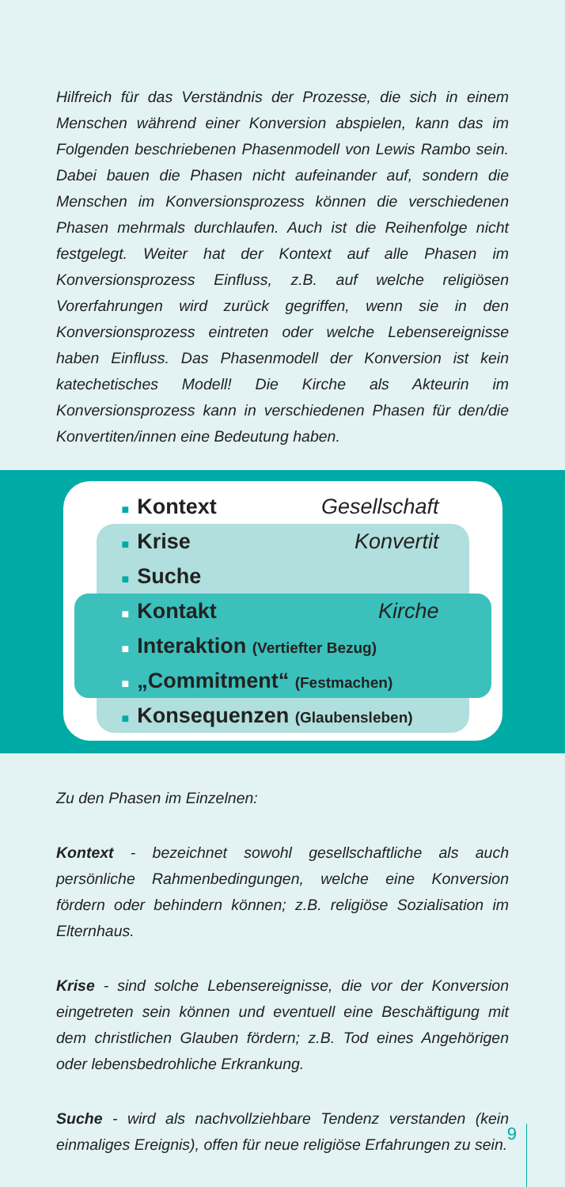Hilfreich für das Verständnis der Prozesse, die sich in einem Menschen während einer Konversion abspielen, kann das im Folgenden beschriebenen Phasenmodell von Lewis Rambo sein. Dabei bauen die Phasen nicht aufeinander auf, sondern die Menschen im Konversionsprozess können die verschiedenen Phasen mehrmals durchlaufen. Auch ist die Reihenfolge nicht festgelegt. Weiter hat der Kontext auf alle Phasen im Konversionsprozess Einfluss, z.B. auf welche religiösen Vorerfahrungen wird zurück gegriffen, wenn sie in den Konversionsprozess eintreten oder welche Lebensereignisse haben Einfluss. Das Phasenmodell der Konversion ist kein katechetisches Modell! Die Kirche als Akteurin im Konversionsprozess kann in verschiedenen Phasen für den/die Konvertiten/innen eine Bedeutung haben.
■ Kontext Gesellschaft
■ Krise Konvertit
■ Suche
■ Kontakt Kirche
■ Interaktion (Vertiefter Bezug)
■ „Commitment“ (Festmachen)
■ Konsequenzen (Glaubensleben)
Zu den Phasen im Einzelnen:
Kontext - bezeichnet sowohl gesellschaftliche als auch persönliche Rahmenbedingungen, welche eine Konversion fördern oder behindern können; z.B. religiöse Sozialisation im Elternhaus.
Krise - sind solche Lebensereignisse, die vor der Konversion eingetreten sein können und eventuell eine Beschäftigung mit dem christlichen Glauben fördern; z.B. Tod eines Angehörigen oder lebensbedrohliche Erkrankung.
Suche - wird als nachvollziehbare Tendenz verstanden (kein einmaliges Ereignis), offen für neue religiöse Erfahrungen zu sein.
9